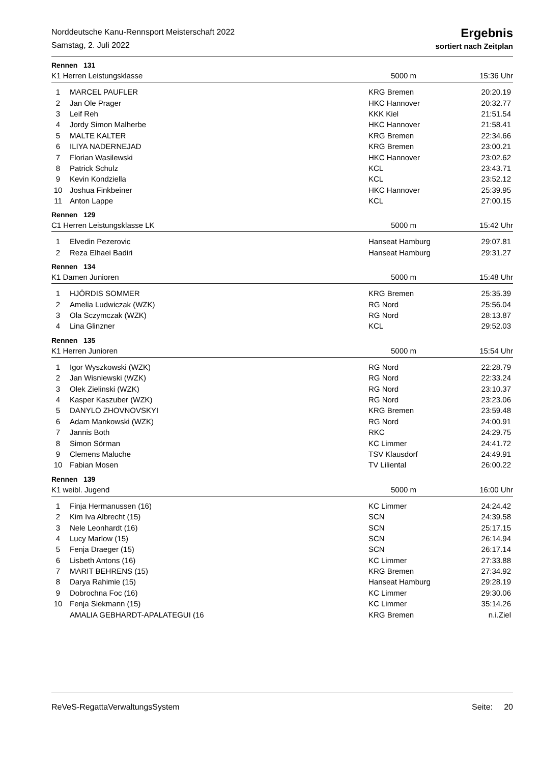Norddeutsche Kanu-Rennsport Meisterschaft 2022
Samstag, 2. Juli 2022
Ergebnis
sortiert nach Zeitplan
Rennen 131
K1 Herren Leistungsklasse 5000 m 15:36 Uhr
| 1 | MARCEL PAUFLER | KRG Bremen | 20:20.19 |
| 2 | Jan Ole Prager | HKC Hannover | 20:32.77 |
| 3 | Leif Reh | KKK Kiel | 21:51.54 |
| 4 | Jordy Simon Malherbe | HKC Hannover | 21:58.41 |
| 5 | MALTE KALTER | KRG Bremen | 22:34.66 |
| 6 | ILIYA NADERNEJAD | KRG Bremen | 23:00.21 |
| 7 | Florian Wasilewski | HKC Hannover | 23:02.62 |
| 8 | Patrick Schulz | KCL | 23:43.71 |
| 9 | Kevin Kondziella | KCL | 23:52.12 |
| 10 | Joshua Finkbeiner | HKC Hannover | 25:39.95 |
| 11 | Anton Lappe | KCL | 27:00.15 |
Rennen 129
C1 Herren Leistungsklasse LK 5000 m 15:42 Uhr
| 1 | Elvedin Pezerovic | Hanseat Hamburg | 29:07.81 |
| 2 | Reza Elhaei Badiri | Hanseat Hamburg | 29:31.27 |
Rennen 134
K1 Damen Junioren 5000 m 15:48 Uhr
| 1 | HJÖRDIS SOMMER | KRG Bremen | 25:35.39 |
| 2 | Amelia Ludwiczak (WZK) | RG Nord | 25:56.04 |
| 3 | Ola Sczymczak (WZK) | RG Nord | 28:13.87 |
| 4 | Lina Glinzner | KCL | 29:52.03 |
Rennen 135
K1 Herren Junioren 5000 m 15:54 Uhr
| 1 | Igor Wyszkowski (WZK) | RG Nord | 22:28.79 |
| 2 | Jan Wisniewski (WZK) | RG Nord | 22:33.24 |
| 3 | Olek Zielinski (WZK) | RG Nord | 23:10.37 |
| 4 | Kasper Kaszuber (WZK) | RG Nord | 23:23.06 |
| 5 | DANYLO ZHOVNOVSKYI | KRG Bremen | 23:59.48 |
| 6 | Adam Mankowski (WZK) | RG Nord | 24:00.91 |
| 7 | Jannis Both | RKC | 24:29.75 |
| 8 | Simon Sörman | KC Limmer | 24:41.72 |
| 9 | Clemens Maluche | TSV Klausdorf | 24:49.91 |
| 10 | Fabian Mosen | TV Liliental | 26:00.22 |
Rennen 139
K1 weibl. Jugend 5000 m 16:00 Uhr
| 1 | Finja Hermanussen (16) | KC Limmer | 24:24.42 |
| 2 | Kim Iva Albrecht (15) | SCN | 24:39.58 |
| 3 | Nele Leonhardt (16) | SCN | 25:17.15 |
| 4 | Lucy Marlow (15) | SCN | 26:14.94 |
| 5 | Fenja Draeger (15) | SCN | 26:17.14 |
| 6 | Lisbeth Antons (16) | KC Limmer | 27:33.88 |
| 7 | MARIT BEHRENS (15) | KRG Bremen | 27:34.92 |
| 8 | Darya Rahimie (15) | Hanseat Hamburg | 29:28.19 |
| 9 | Dobrochna Foc (16) | KC Limmer | 29:30.06 |
| 10 | Fenja Siekmann (15) | KC Limmer | 35:14.26 |
| | AMALIA GEBHARDT-APALATEGUI (16 | KRG Bremen | n.i.Ziel |
ReVeS-RegattaVerwaltungsSystem Seite: 20